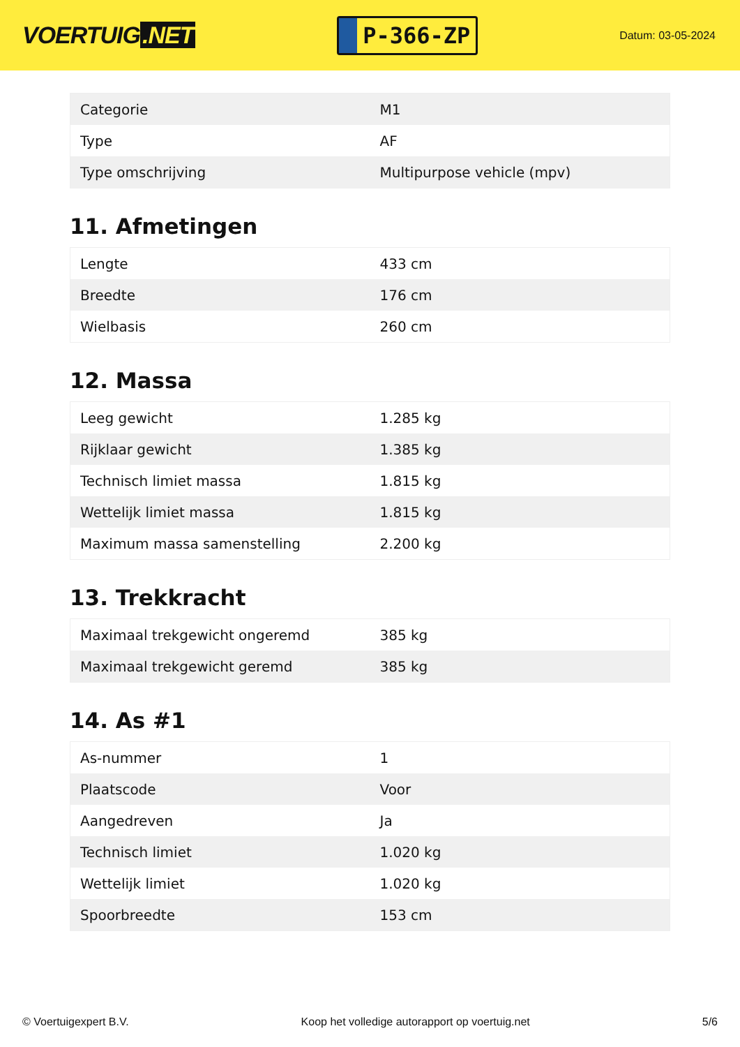VOERTUIG.NET
P-366-ZP
Datum: 03-05-2024
| Categorie | M1 |
| Type | AF |
| Type omschrijving | Multipurpose vehicle (mpv) |
11. Afmetingen
| Lengte | 433 cm |
| Breedte | 176 cm |
| Wielbasis | 260 cm |
12. Massa
| Leeg gewicht | 1.285 kg |
| Rijklaar gewicht | 1.385 kg |
| Technisch limiet massa | 1.815 kg |
| Wettelijk limiet massa | 1.815 kg |
| Maximum massa samenstelling | 2.200 kg |
13. Trekkracht
| Maximaal trekgewicht ongeremd | 385 kg |
| Maximaal trekgewicht geremd | 385 kg |
14. As #1
| As-nummer | 1 |
| Plaatscode | Voor |
| Aangedreven | Ja |
| Technisch limiet | 1.020 kg |
| Wettelijk limiet | 1.020 kg |
| Spoorbreedte | 153 cm |
© Voertuigexpert B.V. Koop het volledige autorapport op voertuig.net 5/6